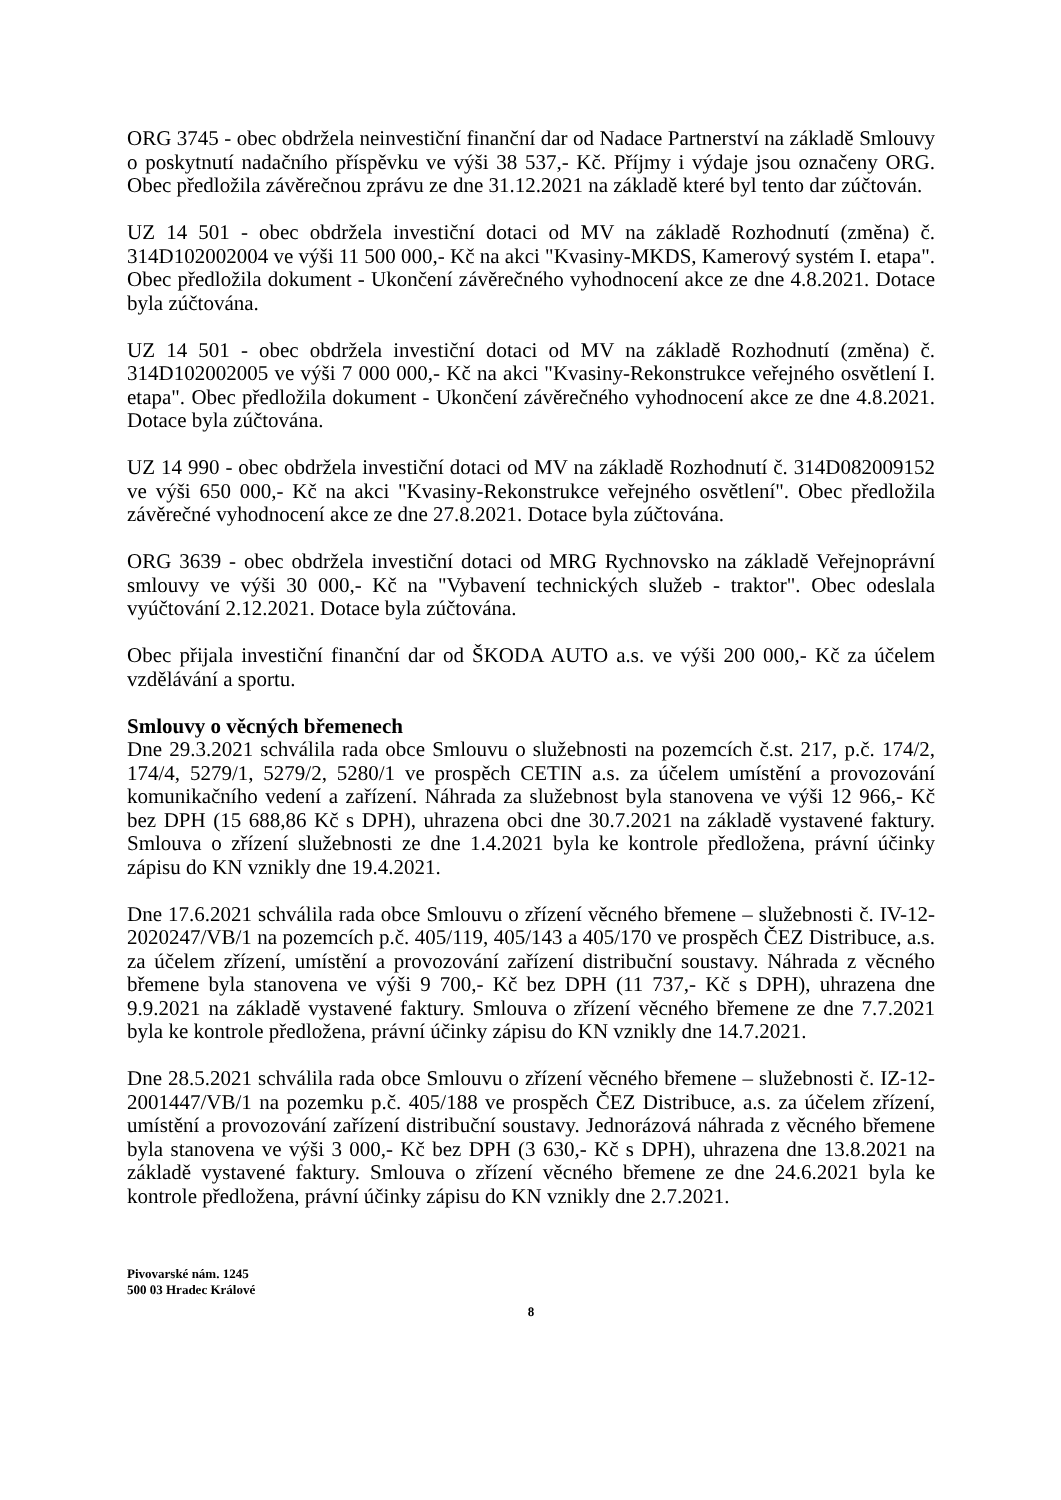ORG 3745 - obec obdržela neinvestiční finanční dar od Nadace Partnerství na základě Smlouvy o poskytnutí nadačního příspěvku ve výši 38 537,- Kč. Příjmy i výdaje jsou označeny ORG. Obec předložila závěrečnou zprávu ze dne 31.12.2021 na základě které byl tento dar zúčtován.
UZ 14 501 - obec obdržela investiční dotaci od MV na základě Rozhodnutí (změna) č. 314D102002004 ve výši 11 500 000,- Kč na akci "Kvasiny-MKDS, Kamerový systém I. etapa". Obec předložila dokument - Ukončení závěrečného vyhodnocení akce ze dne 4.8.2021. Dotace byla zúčtována.
UZ 14 501 - obec obdržela investiční dotaci od MV na základě Rozhodnutí (změna) č. 314D102002005 ve výši 7 000 000,- Kč na akci "Kvasiny-Rekonstrukce veřejného osvětlení I. etapa". Obec předložila dokument - Ukončení závěrečného vyhodnocení akce ze dne 4.8.2021. Dotace byla zúčtována.
UZ 14 990 - obec obdržela investiční dotaci od MV na základě Rozhodnutí č. 314D082009152 ve výši 650 000,- Kč na akci "Kvasiny-Rekonstrukce veřejného osvětlení". Obec předložila závěrečné vyhodnocení akce ze dne 27.8.2021. Dotace byla zúčtována.
ORG 3639 - obec obdržela investiční dotaci od MRG Rychnovsko na základě Veřejnoprávní smlouvy ve výši 30 000,- Kč na "Vybavení technických služeb - traktor". Obec odeslala vyúčtování 2.12.2021. Dotace byla zúčtována.
Obec přijala investiční finanční dar od ŠKODA AUTO a.s. ve výši 200 000,- Kč za účelem vzdělávání a sportu.
Smlouvy o věcných břemenech
Dne 29.3.2021 schválila rada obce Smlouvu o služebnosti na pozemcích č.st. 217, p.č. 174/2, 174/4, 5279/1, 5279/2, 5280/1 ve prospěch CETIN a.s. za účelem umístění a provozování komunikačního vedení a zařízení. Náhrada za služebnost byla stanovena ve výši 12 966,- Kč bez DPH (15 688,86 Kč s DPH), uhrazena obci dne 30.7.2021 na základě vystavené faktury. Smlouva o zřízení služebnosti ze dne 1.4.2021 byla ke kontrole předložena, právní účinky zápisu do KN vznikly dne 19.4.2021.
Dne 17.6.2021 schválila rada obce Smlouvu o zřízení věcného břemene – služebnosti č. IV-12-2020247/VB/1 na pozemcích p.č. 405/119, 405/143 a 405/170 ve prospěch ČEZ Distribuce, a.s. za účelem zřízení, umístění a provozování zařízení distribuční soustavy. Náhrada z věcného břemene byla stanovena ve výši 9 700,- Kč bez DPH (11 737,- Kč s DPH), uhrazena dne 9.9.2021 na základě vystavené faktury. Smlouva o zřízení věcného břemene ze dne 7.7.2021 byla ke kontrole předložena, právní účinky zápisu do KN vznikly dne 14.7.2021.
Dne 28.5.2021 schválila rada obce Smlouvu o zřízení věcného břemene – služebnosti č. IZ-12-2001447/VB/1 na pozemku p.č. 405/188 ve prospěch ČEZ Distribuce, a.s. za účelem zřízení, umístění a provozování zařízení distribuční soustavy. Jednorázová náhrada z věcného břemene byla stanovena ve výši 3 000,- Kč bez DPH (3 630,- Kč s DPH), uhrazena dne 13.8.2021 na základě vystavené faktury. Smlouva o zřízení věcného břemene ze dne 24.6.2021 byla ke kontrole předložena, právní účinky zápisu do KN vznikly dne 2.7.2021.
Pivovarské nám. 1245
500 03 Hradec Králové
8